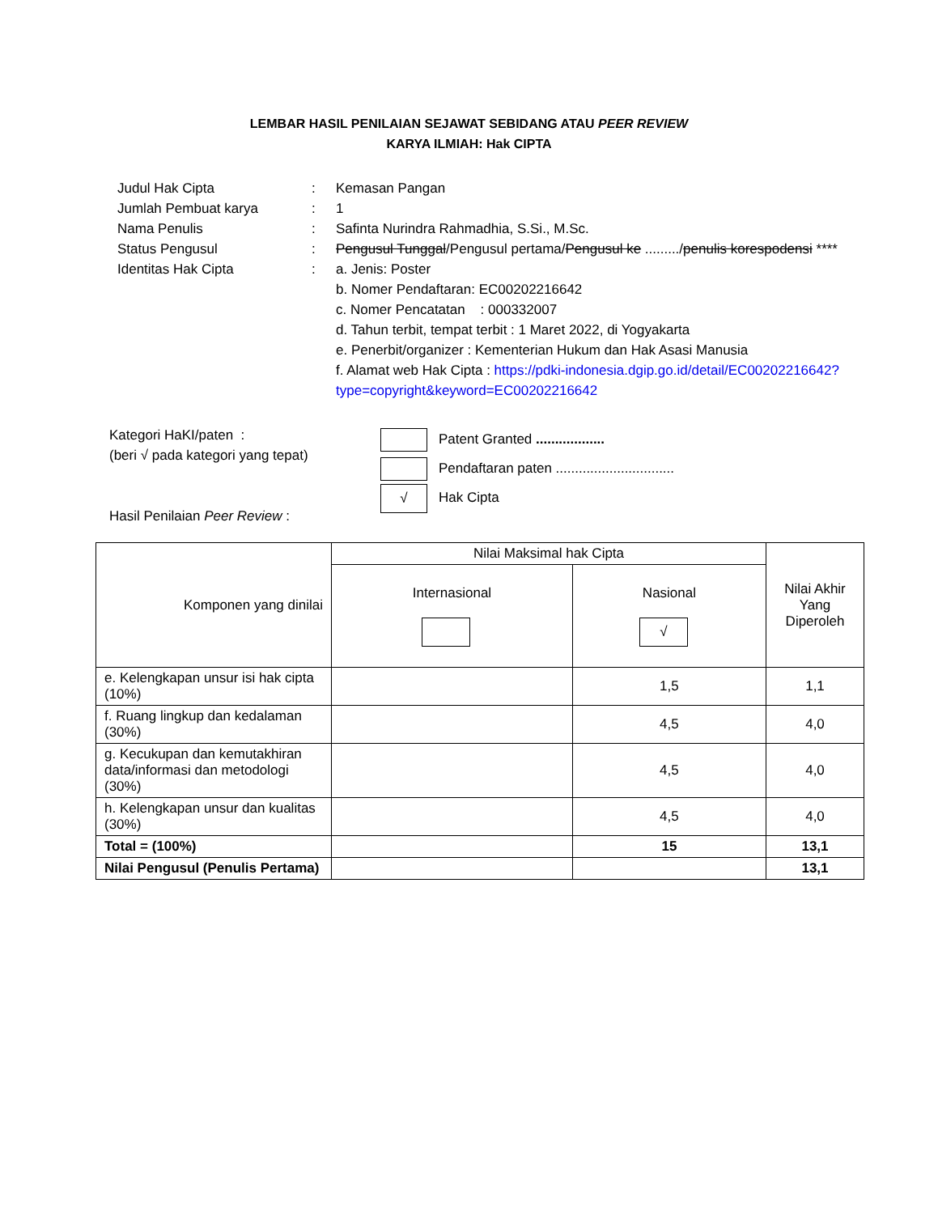LEMBAR HASIL PENILAIAN SEJAWAT SEBIDANG ATAU PEER REVIEW
KARYA ILMIAH: Hak CIPTA
| Judul Hak Cipta | : | Kemasan Pangan |
| Jumlah Pembuat karya | : | 1 |
| Nama Penulis | : | Safinta Nurindra Rahmadhia, S.Si., M.Sc. |
| Status Pengusul | : | Pengusul Tunggal /Pengusul pertama/ Pengusul ke ........./ penulis korespodensi **** |
| Identitas Hak Cipta | : | a. Jenis: Poster b. Nomer Pendaftaran: EC00202216642 c. Nomer Pencatatan : 000332007 d. Tahun terbit, tempat terbit : 1 Maret 2022, di Yogyakarta e. Penerbit/organizer : Kementerian Hukum dan Hak Asasi Manusia f. Alamat web Hak Cipta : https://pdki-indonesia.dgip.go.id/detail/EC00202216642?type=copyright&keyword=EC00202216642 |
Kategori HaKI/paten :
(beri √ pada kategori yang tepat)
Hasil Penilaian Peer Review :
Patent Granted ..................
Pendaftaran paten ...............................
√ Hak Cipta
| Komponen yang dinilai | Nilai Maksimal hak Cipta | | Nilai Akhir Yang Diperoleh |
| --- | --- | --- | --- |
| | Internasional | Nasional √ | |
| e. Kelengkapan unsur isi hak cipta (10%) | | 1,5 | 1,1 |
| f. Ruang lingkup dan kedalaman (30%) | | 4,5 | 4,0 |
| g. Kecukupan dan kemutakhiran data/informasi dan metodologi (30%) | | 4,5 | 4,0 |
| h. Kelengkapan unsur dan kualitas (30%) | | 4,5 | 4,0 |
| Total = (100%) | | 15 | 13,1 |
| Nilai Pengusul (Penulis Pertama) | | | 13,1 |